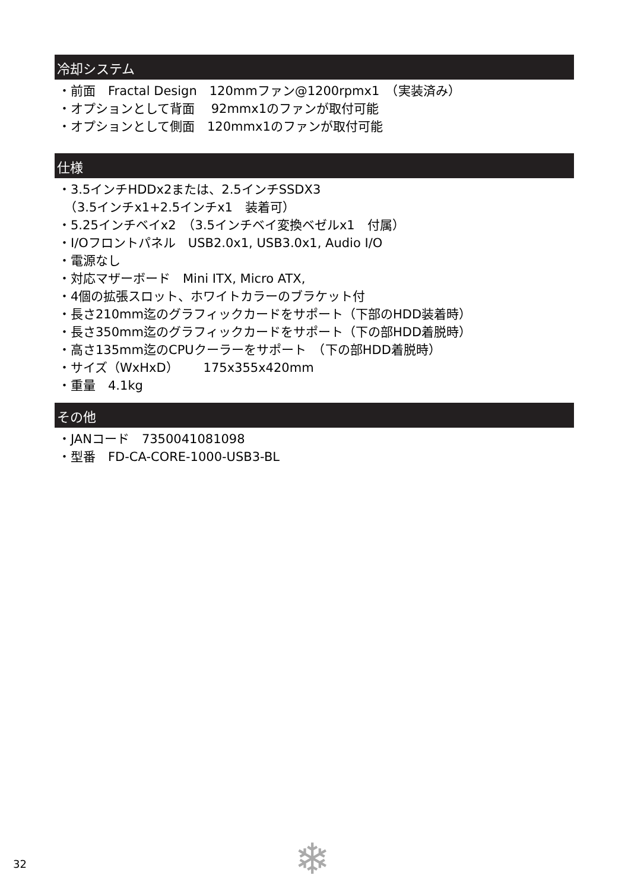冷却システム
・前面　Fractal Design　120mmファン@1200rpmx1　（実装済み）
・オプションとして背面　 92mmx1のファンが取付可能
・オプションとして側面　120mmx1のファンが取付可能
仕様
・3.5インチHDDx2または、2.5インチSSDX3
　（3.5インチx1+2.5インチx1　装着可）
・5.25インチベイx2　（3.5インチベイ変換ベゼルx1　付属）
・I/Oフロントパネル　USB2.0x1, USB3.0x1, Audio I/O
・電源なし
・対応マザーボード　Mini ITX, Micro ATX,
・4個の拡張スロット、ホワイトカラーのブラケット付
・長さ210mm迄のグラフィックカードをサポート（下部のHDD装着時）
・長さ350mm迄のグラフィックカードをサポート（下の部HDD着脱時）
・高さ135mm迄のCPUクーラーをサポート　（下の部HDD着脱時）
・サイズ（WxHxD）　　175x355x420mm
・重量　4.1kg
その他
・JANコード　7350041081098
・型番　FD-CA-CORE-1000-USB3-BL
32 ❄